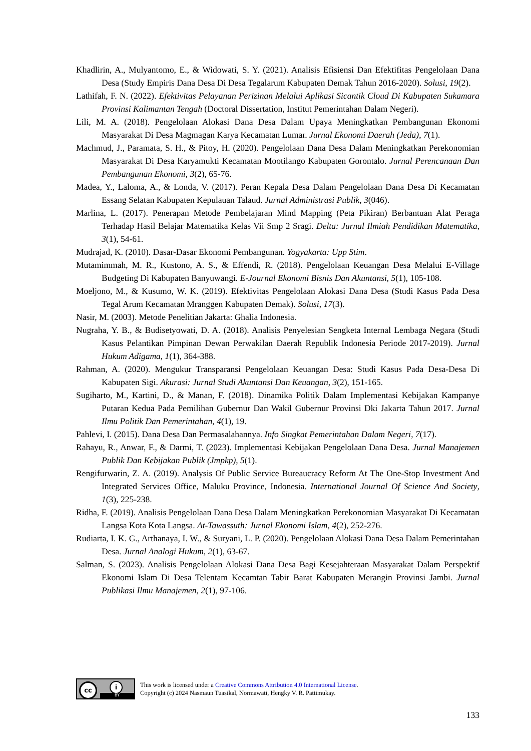Khadlirin, A., Mulyantomo, E., & Widowati, S. Y. (2021). Analisis Efisiensi Dan Efektifitas Pengelolaan Dana Desa (Study Empiris Dana Desa Di Desa Tegalarum Kabupaten Demak Tahun 2016-2020). Solusi, 19(2).
Lathifah, F. N. (2022). Efektivitas Pelayanan Perizinan Melalui Aplikasi Sicantik Cloud Di Kabupaten Sukamara Provinsi Kalimantan Tengah (Doctoral Dissertation, Institut Pemerintahan Dalam Negeri).
Lili, M. A. (2018). Pengelolaan Alokasi Dana Desa Dalam Upaya Meningkatkan Pembangunan Ekonomi Masyarakat Di Desa Magmagan Karya Kecamatan Lumar. Jurnal Ekonomi Daerah (Jeda), 7(1).
Machmud, J., Paramata, S. H., & Pitoy, H. (2020). Pengelolaan Dana Desa Dalam Meningkatkan Perekonomian Masyarakat Di Desa Karyamukti Kecamatan Mootilango Kabupaten Gorontalo. Jurnal Perencanaan Dan Pembangunan Ekonomi, 3(2), 65-76.
Madea, Y., Laloma, A., & Londa, V. (2017). Peran Kepala Desa Dalam Pengelolaan Dana Desa Di Kecamatan Essang Selatan Kabupaten Kepulauan Talaud. Jurnal Administrasi Publik, 3(046).
Marlina, L. (2017). Penerapan Metode Pembelajaran Mind Mapping (Peta Pikiran) Berbantuan Alat Peraga Terhadap Hasil Belajar Matematika Kelas Vii Smp 2 Sragi. Delta: Jurnal Ilmiah Pendidikan Matematika, 3(1), 54-61.
Mudrajad, K. (2010). Dasar-Dasar Ekonomi Pembangunan. Yogyakarta: Upp Stim.
Mutamimmah, M. R., Kustono, A. S., & Effendi, R. (2018). Pengelolaan Keuangan Desa Melalui E-Village Budgeting Di Kabupaten Banyuwangi. E-Journal Ekonomi Bisnis Dan Akuntansi, 5(1), 105-108.
Moeljono, M., & Kusumo, W. K. (2019). Efektivitas Pengelolaan Alokasi Dana Desa (Studi Kasus Pada Desa Tegal Arum Kecamatan Mranggen Kabupaten Demak). Solusi, 17(3).
Nasir, M. (2003). Metode Penelitian Jakarta: Ghalia Indonesia.
Nugraha, Y. B., & Budisetyowati, D. A. (2018). Analisis Penyelesian Sengketa Internal Lembaga Negara (Studi Kasus Pelantikan Pimpinan Dewan Perwakilan Daerah Republik Indonesia Periode 2017-2019). Jurnal Hukum Adigama, 1(1), 364-388.
Rahman, A. (2020). Mengukur Transparansi Pengelolaan Keuangan Desa: Studi Kasus Pada Desa-Desa Di Kabupaten Sigi. Akurasi: Jurnal Studi Akuntansi Dan Keuangan, 3(2), 151-165.
Sugiharto, M., Kartini, D., & Manan, F. (2018). Dinamika Politik Dalam Implementasi Kebijakan Kampanye Putaran Kedua Pada Pemilihan Gubernur Dan Wakil Gubernur Provinsi Dki Jakarta Tahun 2017. Jurnal Ilmu Politik Dan Pemerintahan, 4(1), 19.
Pahlevi, I. (2015). Dana Desa Dan Permasalahannya. Info Singkat Pemerintahan Dalam Negeri, 7(17).
Rahayu, R., Anwar, F., & Darmi, T. (2023). Implementasi Kebijakan Pengelolaan Dana Desa. Jurnal Manajemen Publik Dan Kebijakan Publik (Jmpkp), 5(1).
Rengifurwarin, Z. A. (2019). Analysis Of Public Service Bureaucracy Reform At The One-Stop Investment And Integrated Services Office, Maluku Province, Indonesia. International Journal Of Science And Society, 1(3), 225-238.
Ridha, F. (2019). Analisis Pengelolaan Dana Desa Dalam Meningkatkan Perekonomian Masyarakat Di Kecamatan Langsa Kota Kota Langsa. At-Tawassuth: Jurnal Ekonomi Islam, 4(2), 252-276.
Rudiarta, I. K. G., Arthanaya, I. W., & Suryani, L. P. (2020). Pengelolaan Alokasi Dana Desa Dalam Pemerintahan Desa. Jurnal Analogi Hukum, 2(1), 63-67.
Salman, S. (2023). Analisis Pengelolaan Alokasi Dana Desa Bagi Kesejahteraan Masyarakat Dalam Perspektif Ekonomi Islam Di Desa Telentam Kecamtan Tabir Barat Kabupaten Merangin Provinsi Jambi. Jurnal Publikasi Ilmu Manajemen, 2(1), 97-106.
cc i
BY
This work is licensed under a Creative Commons Attribution 4.0 International License.
Copyright (c) 2024 Nasmaun Tuasikal, Normawati, Hengky V. R. Pattimukay.
133